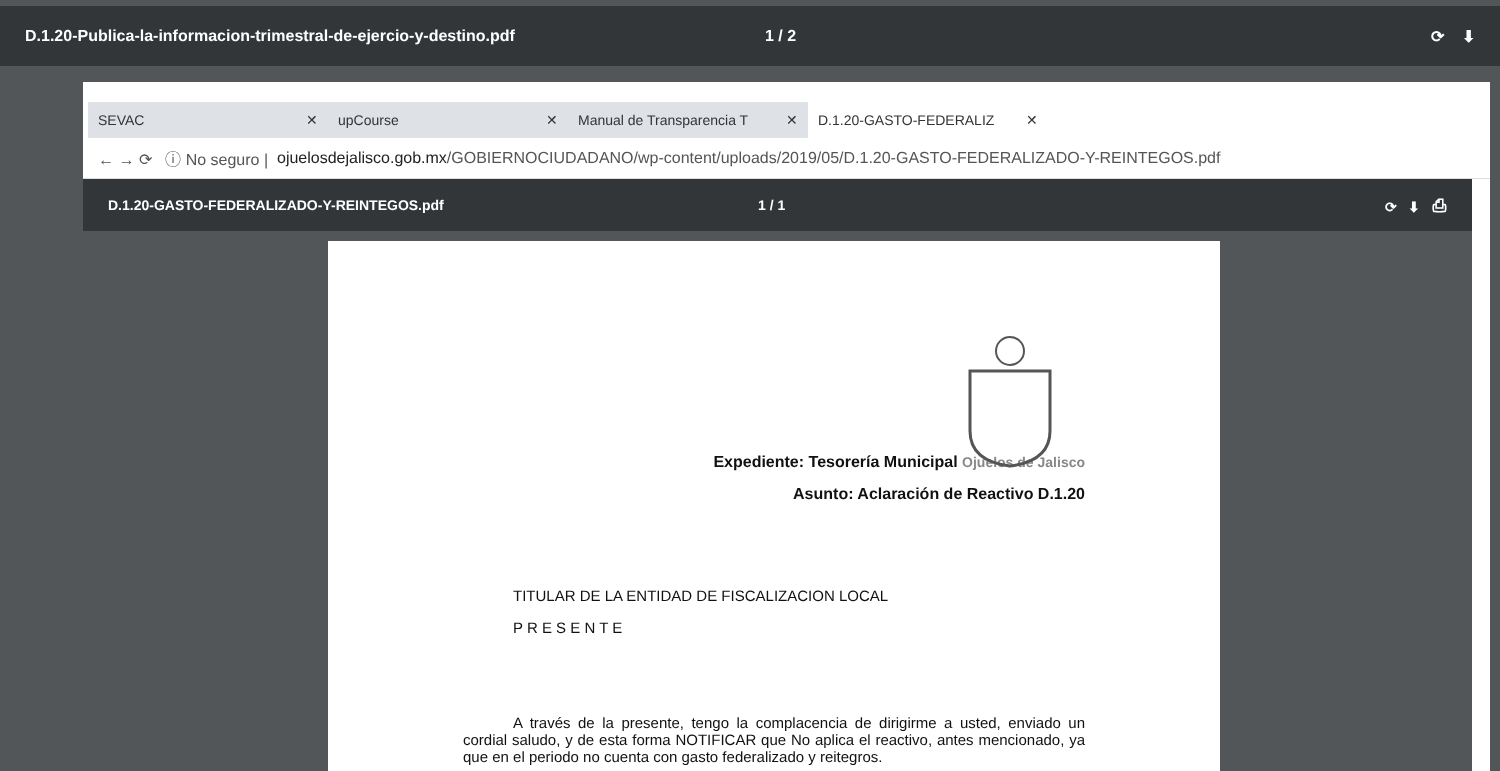D.1.20-Publica-la-informacion-trimestral-de-ejercio-y-destino.pdf 1 / 2 ⟳ ⬇
SEVAC ✕
upCourse ✕
Manual de Transparencia T ✕
D.1.20-GASTO-FEDERALIZ ✕
← → ⟳ ⓘ No seguro | ojuelosdejalisco.gob.mx /GOBIERNOCIUDADANO/wp-content/uploads/2019/05/D.1.20-GASTO-FEDERALIZADO-Y-REINTEGOS.pdf
D.1.20-GASTO-FEDERALIZADO-Y-REINTEGOS.pdf 1 / 1 ⟳ ⬇ ⎙
Expediente: Tesorería Municipal Ojuelos de Jalisco
Asunto: Aclaración de Reactivo D.1.20
TITULAR DE LA ENTIDAD DE FISCALIZACION LOCAL
P R E S E N T E
A través de la presente, tengo la complacencia de dirigirme a usted, enviado un cordial saludo, y de esta forma NOTIFICAR que No aplica el reactivo, antes mencionado, ya que en el periodo no cuenta con gasto federalizado y reitegros.